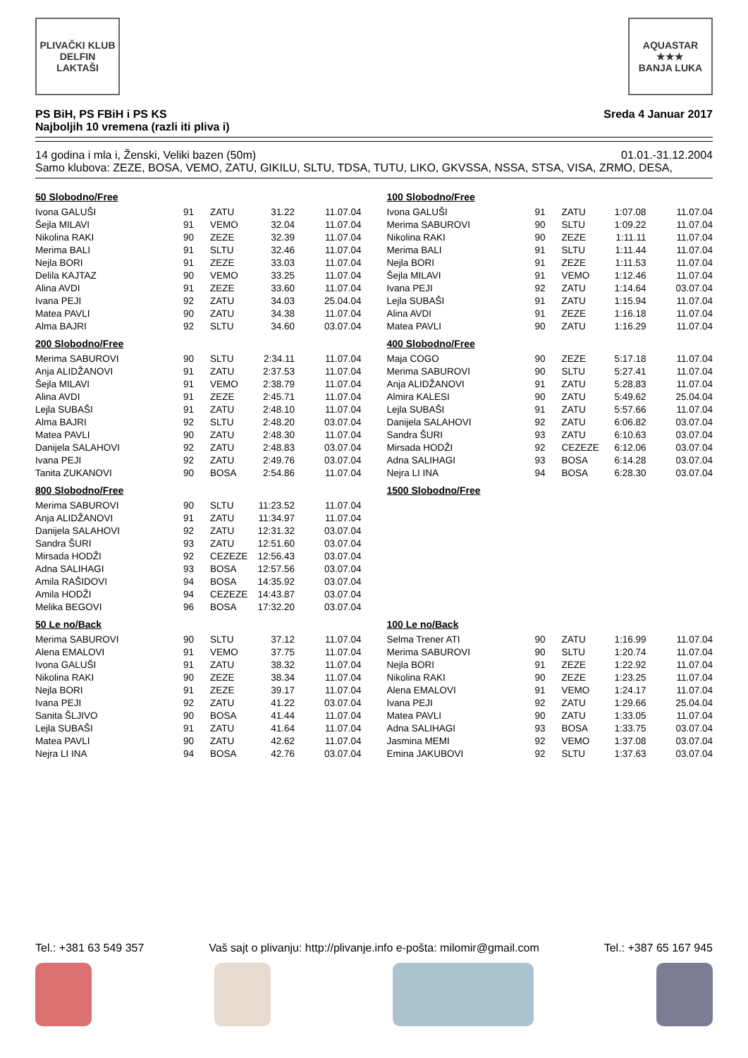PLIVAČKI KLUB
DELFIN
LAKTAŠI
AQUASTAR
★★★
BANJA LUKA
PS BiH, PS FBiH i PS KS
Najboljih 10 vremena (razli iti pliva i)
Sreda 4 Januar 2017
14 godina i mla i, Ženski, Veliki bazen (50m) 01.01.-31.12.2004
Samo klubova: ZEZE, BOSA, VEMO, ZATU, GIKILU, SLTU, TDSA, TUTU, LIKO, GKVSSA, NSSA, STSA, VISA, ZRMO, DESA,
50 Slobodno/Free
| Ivona GALUŠI | 91 | ZATU | 31.22 | 11.07.04 |
| Šejla MILAVI | 91 | VEMO | 32.04 | 11.07.04 |
| Nikolina RAKI | 90 | ZEZE | 32.39 | 11.07.04 |
| Merima BALI | 91 | SLTU | 32.46 | 11.07.04 |
| Nejla BORI | 91 | ZEZE | 33.03 | 11.07.04 |
| Delila KAJTAZ | 90 | VEMO | 33.25 | 11.07.04 |
| Alina AVDI | 91 | ZEZE | 33.60 | 11.07.04 |
| Ivana PEJI | 92 | ZATU | 34.03 | 25.04.04 |
| Matea PAVLI | 90 | ZATU | 34.38 | 11.07.04 |
| Alma BAJRI | 92 | SLTU | 34.60 | 03.07.04 |
100 Slobodno/Free
| Ivona GALUŠI | 91 | ZATU | 1:07.08 | 11.07.04 |
| Merima SABUROVI | 90 | SLTU | 1:09.22 | 11.07.04 |
| Nikolina RAKI | 90 | ZEZE | 1:11.11 | 11.07.04 |
| Merima BALI | 91 | SLTU | 1:11.44 | 11.07.04 |
| Nejla BORI | 91 | ZEZE | 1:11.53 | 11.07.04 |
| Šejla MILAVI | 91 | VEMO | 1:12.46 | 11.07.04 |
| Ivana PEJI | 92 | ZATU | 1:14.64 | 03.07.04 |
| Lejla SUBAŠI | 91 | ZATU | 1:15.94 | 11.07.04 |
| Alina AVDI | 91 | ZEZE | 1:16.18 | 11.07.04 |
| Matea PAVLI | 90 | ZATU | 1:16.29 | 11.07.04 |
200 Slobodno/Free
| Merima SABUROVI | 90 | SLTU | 2:34.11 | 11.07.04 |
| Anja ALIDŽANOVI | 91 | ZATU | 2:37.53 | 11.07.04 |
| Šejla MILAVI | 91 | VEMO | 2:38.79 | 11.07.04 |
| Alina AVDI | 91 | ZEZE | 2:45.71 | 11.07.04 |
| Lejla SUBAŠI | 91 | ZATU | 2:48.10 | 11.07.04 |
| Alma BAJRI | 92 | SLTU | 2:48.20 | 03.07.04 |
| Matea PAVLI | 90 | ZATU | 2:48.30 | 11.07.04 |
| Danijela SALAHOVI | 92 | ZATU | 2:48.83 | 03.07.04 |
| Ivana PEJI | 92 | ZATU | 2:49.76 | 03.07.04 |
| Tanita ZUKANOVI | 90 | BOSA | 2:54.86 | 11.07.04 |
400 Slobodno/Free
| Maja COGO | 90 | ZEZE | 5:17.18 | 11.07.04 |
| Merima SABUROVI | 90 | SLTU | 5:27.41 | 11.07.04 |
| Anja ALIDŽANOVI | 91 | ZATU | 5:28.83 | 11.07.04 |
| Almira KALESI | 90 | ZATU | 5:49.62 | 25.04.04 |
| Lejla SUBAŠI | 91 | ZATU | 5:57.66 | 11.07.04 |
| Danijela SALAHOVI | 92 | ZATU | 6:06.82 | 03.07.04 |
| Sandra ŠURI | 93 | ZATU | 6:10.63 | 03.07.04 |
| Mirsada HODŽI | 92 | CEZEZE | 6:12.06 | 03.07.04 |
| Adna SALIHAGI | 93 | BOSA | 6:14.28 | 03.07.04 |
| Nejra LI INA | 94 | BOSA | 6:28.30 | 03.07.04 |
800 Slobodno/Free
| Merima SABUROVI | 90 | SLTU | 11:23.52 | 11.07.04 |
| Anja ALIDŽANOVI | 91 | ZATU | 11:34.97 | 11.07.04 |
| Danijela SALAHOVI | 92 | ZATU | 12:31.32 | 03.07.04 |
| Sandra ŠURI | 93 | ZATU | 12:51.60 | 03.07.04 |
| Mirsada HODŽI | 92 | CEZEZE | 12:56.43 | 03.07.04 |
| Adna SALIHAGI | 93 | BOSA | 12:57.56 | 03.07.04 |
| Amila RAŠIDOVI | 94 | BOSA | 14:35.92 | 03.07.04 |
| Amila HODŽI | 94 | CEZEZE | 14:43.87 | 03.07.04 |
| Melika BEGOVI | 96 | BOSA | 17:32.20 | 03.07.04 |
1500 Slobodno/Free
50 Le no/Back
| Merima SABUROVI | 90 | SLTU | 37.12 | 11.07.04 |
| Alena EMALOVI | 91 | VEMO | 37.75 | 11.07.04 |
| Ivona GALUŠI | 91 | ZATU | 38.32 | 11.07.04 |
| Nikolina RAKI | 90 | ZEZE | 38.34 | 11.07.04 |
| Nejla BORI | 91 | ZEZE | 39.17 | 11.07.04 |
| Ivana PEJI | 92 | ZATU | 41.22 | 03.07.04 |
| Sanita ŠLJIVO | 90 | BOSA | 41.44 | 11.07.04 |
| Lejla SUBAŠI | 91 | ZATU | 41.64 | 11.07.04 |
| Matea PAVLI | 90 | ZATU | 42.62 | 11.07.04 |
| Nejra LI INA | 94 | BOSA | 42.76 | 03.07.04 |
100 Le no/Back
| Selma Trener ATI | 90 | ZATU | 1:16.99 | 11.07.04 |
| Merima SABUROVI | 90 | SLTU | 1:20.74 | 11.07.04 |
| Nejla BORI | 91 | ZEZE | 1:22.92 | 11.07.04 |
| Nikolina RAKI | 90 | ZEZE | 1:23.25 | 11.07.04 |
| Alena EMALOVI | 91 | VEMO | 1:24.17 | 11.07.04 |
| Ivana PEJI | 92 | ZATU | 1:29.66 | 25.04.04 |
| Matea PAVLI | 90 | ZATU | 1:33.05 | 11.07.04 |
| Adna SALIHAGI | 93 | BOSA | 1:33.75 | 03.07.04 |
| Jasmina MEMI | 92 | VEMO | 1:37.08 | 03.07.04 |
| Emina JAKUBOVI | 92 | SLTU | 1:37.63 | 03.07.04 |
Tel.: +381 63 549 357 Vaš sajt o plivanju: http://plivanje.info e-pošta: milomir@gmail.com Tel.: +387 65 167 945